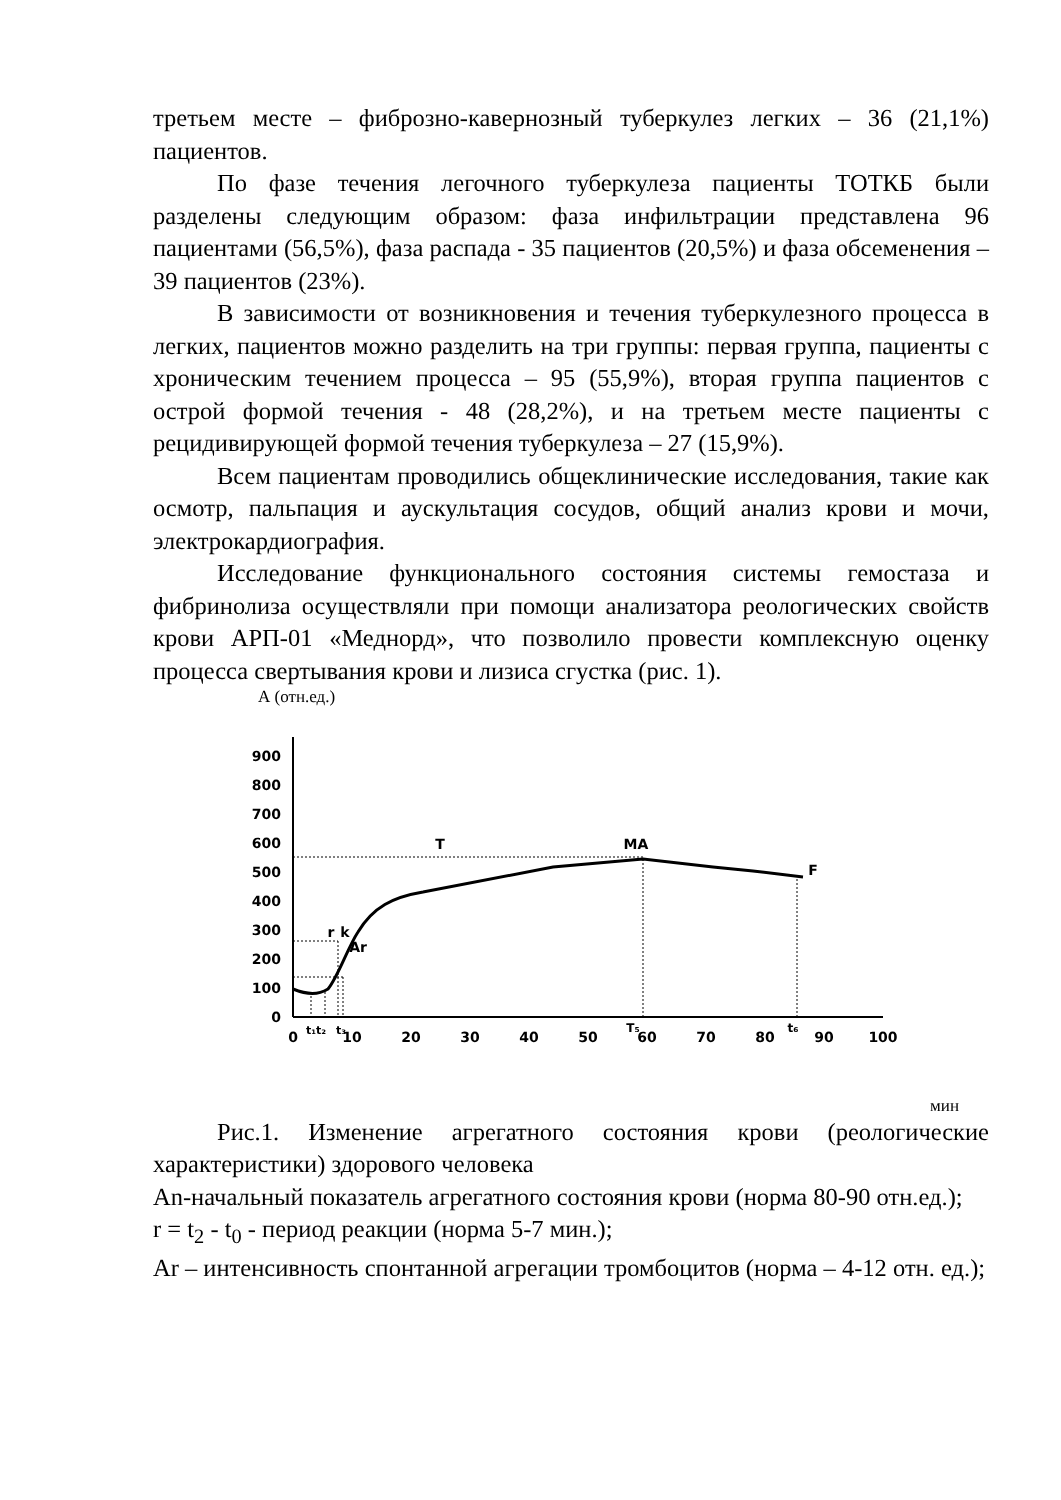третьем месте – фиброзно-кавернозный туберкулез легких – 36 (21,1%) пациентов.
По фазе течения легочного туберкулеза пациенты ТОТКБ были разделены следующим образом: фаза инфильтрации представлена 96 пациентами (56,5%), фаза распада - 35 пациентов (20,5%) и фаза обсеменения – 39 пациентов (23%).
В зависимости от возникновения и течения туберкулезного процесса в легких, пациентов можно разделить на три группы: первая группа, пациенты с хроническим течением процесса – 95 (55,9%), вторая группа пациентов с острой формой течения - 48 (28,2%), и на третьем месте пациенты с рецидивирующей формой течения туберкулеза – 27 (15,9%).
Всем пациентам проводились общеклинические исследования, такие как осмотр, пальпация и аускультация сосудов, общий анализ крови и мочи, электрокардиография.
Исследование функционального состояния системы гемостаза и фибринолиза осуществляли при помощи анализатора реологических свойств крови АРП-01 «Меднорд», что позволило провести комплексную оценку процесса свертывания крови и лизиса сгустка (рис. 1).
А (отн.ед.)
0
100
200
300
400
500
600
700
800
900
0
10
20
30
40
50
60
70
80
90
100
t₁t₂
t₃
T₅
t₆
T
MA
F
r
k
Ar
мин
Рис.1. Изменение агрегатного состояния крови (реологические характеристики) здорового человека
An-начальный показатель агрегатного состояния крови (норма 80-90 отн.ед.);
r = t<sub>2</sub> - t<sub>0</sub> - период реакции (норма 5-7 мин.);
Ar – интенсивность спонтанной агрегации тромбоцитов (норма – 4-12 отн. ед.);